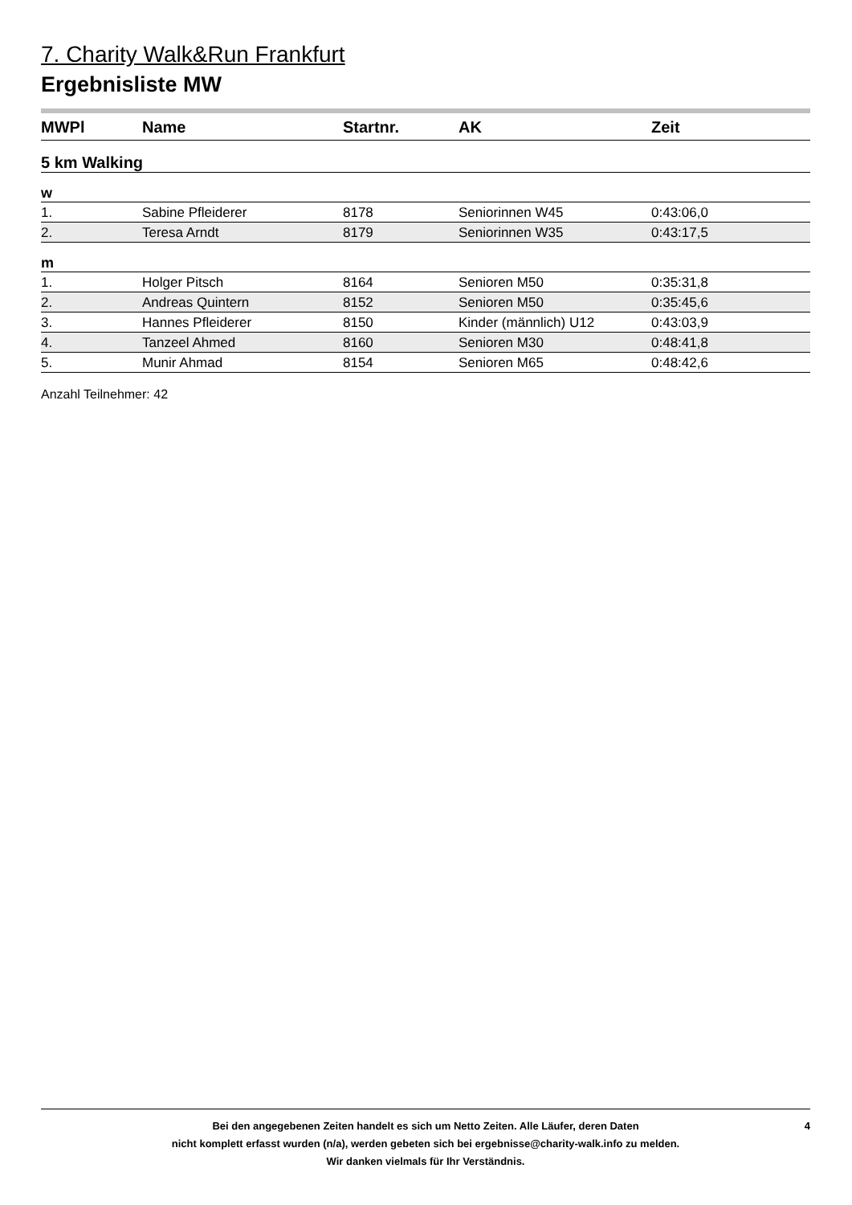7. Charity Walk&Run Frankfurt
Ergebnisliste MW
| MWPl | Name | Startnr. | AK | Zeit |
| --- | --- | --- | --- | --- |
| 5 km Walking | | | | |
| w | | | | |
| 1. | Sabine Pfleiderer | 8178 | Seniorinnen W45 | 0:43:06,0 |
| 2. | Teresa Arndt | 8179 | Seniorinnen W35 | 0:43:17,5 |
| m | | | | |
| 1. | Holger Pitsch | 8164 | Senioren M50 | 0:35:31,8 |
| 2. | Andreas Quintern | 8152 | Senioren M50 | 0:35:45,6 |
| 3. | Hannes Pfleiderer | 8150 | Kinder (männlich) U12 | 0:43:03,9 |
| 4. | Tanzeel Ahmed | 8160 | Senioren M30 | 0:48:41,8 |
| 5. | Munir Ahmad | 8154 | Senioren M65 | 0:48:42,6 |
Anzahl Teilnehmer: 42
Bei den angegebenen Zeiten handelt es sich um Netto Zeiten. Alle Läufer, deren Daten
nicht komplett erfasst wurden (n/a), werden gebeten sich bei ergebnisse@charity-walk.info zu melden.
Wir danken vielmals für Ihr Verständnis.
4